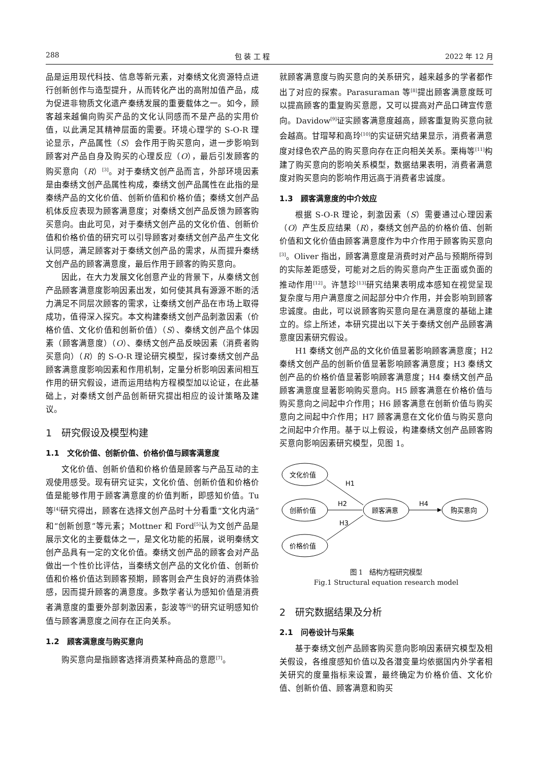288 包 装 工 程 2022 年 12 月
品是运用现代科技、信息等新元素，对秦绣文化资源特点进行创新创作与造型提升，从而转化产出的高附加值产品，成为促进非物质文化遗产秦绣发展的重要载体之一。如今，顾客越来越偏向购买产品的文化认同感而不是产品的实用价值，以此满足其精神层面的需要。环境心理学的 S-O-R 理论显示，产品属性（S）会作用于购买意向，进一步影响到顾客对产品自身及购买的心理反应（O），最后引发顾客的购买意向（R）<sup>[3]</sup>。对于秦绣文创产品而言，外部环境因素是由秦绣文创产品属性构成，秦绣文创产品属性在此指的是秦绣产品的文化价值、创新价值和价格价值；秦绣文创产品机体反应表现为顾客满意度；对秦绣文创产品反馈为顾客购买意向。由此可见，对于秦绣文创产品的文化价值、创新价值和价格价值的研究可以引导顾客对秦绣文创产品产生文化认同感，满足顾客对于秦绣文创产品的需求，从而提升秦绣文创产品的顾客满意度，最后作用于顾客的购买意向。
因此，在大力发展文化创意产业的背景下，从秦绣文创产品顾客满意度影响因素出发，如何使其具有源源不断的活力满足不同层次顾客的需求，让秦绣文创产品在市场上取得成功，值得深入探究。本文构建秦绣文创产品刺激因素（价格价值、文化价值和创新价值）（S）、秦绣文创产品个体因素（顾客满意度）（O）、秦绣文创产品反映因素（消费者购买意向）（R）的 S-O-R 理论研究模型，探讨秦绣文创产品顾客满意度影响因素和作用机制，定量分析影响因素间相互作用的研究假设，进而运用结构方程模型加以论证，在此基础上，对秦绣文创产品创新研究提出相应的设计策略及建议。
1　研究假设及模型构建
1.1　文化价值、创新价值、价格价值与顾客满意度
文化价值、创新价值和价格价值是顾客与产品互动的主观使用感受。现有研究证实，文化价值、创新价值和价格价值是能够作用于顾客满意度的价值判断，即感知价值。Tu 等<sup>[4]</sup>研究得出，顾客在选择文创产品时十分看重“文化内涵”和“创新创意”等元素；Mottner 和 Ford<sup>[5]</sup>认为文创产品是展示文化的主要载体之一，是文化功能的拓展，说明秦绣文创产品具有一定的文化价值。秦绣文创产品的顾客会对产品做出一个性价比评估，当秦绣文创产品的文化价值、创新价值和价格价值达到顾客预期，顾客则会产生良好的消费体验感，因而提升顾客的满意度。多数学者认为感知价值是消费者满意度的重要外部刺激因素，彭波等<sup>[6]</sup>的研究证明感知价值与顾客满意度之间存在正向关系。
1.2　顾客满意度与购买意向
购买意向是指顾客选择消费某种商品的意愿<sup>[7]</sup>。
就顾客满意度与购买意向的关系研究，越来越多的学者都作出了对应的探索。Parasuraman 等<sup>[8]</sup>提出顾客满意度既可以提高顾客的重复购买意愿，又可以提高对产品口碑宣传意向。Davidow<sup>[9]</sup>证实顾客满意度越高，顾客重复购买意向就会越高。甘瑁琴和高玲<sup>[10]</sup>的实证研究结果显示，消费者满意度对绿色农产品的购买意向存在正向相关关系。栗梅等<sup>[11]</sup>构建了购买意向的影响关系模型，数据结果表明，消费者满意度对购买意向的影响作用远高于消费者忠诚度。
1.3　顾客满意度的中介效应
根据 S-O-R 理论，刺激因素（S）需要通过心理因素（O）产生反应结果（R），秦绣文创产品的价格价值、创新价值和文化价值由顾客满意度作为中介作用于顾客购买意向<sup>[3]</sup>。Oliver 指出，顾客满意度是消费时对产品与预期所得到的实际差距感受，可能对之后的购买意向产生正面或负面的推动作用<sup>[12]</sup>。许慧珍<sup>[13]</sup>研究结果表明成本感知在视觉呈现复杂度与用户满意度之间起部分中介作用，并会影响到顾客忠诚度。由此，可以说顾客购买意向是在满意度的基础上建立的。综上所述，本研究提出以下关于秦绣文创产品顾客满意度因素研究假设。
H1 秦绣文创产品的文化价值显著影响顾客满意度；H2 秦绣文创产品的创新价值显著影响顾客满意度；H3 秦绣文创产品的价格价值显著影响顾客满意度；H4 秦绣文创产品顾客满意度显著影响购买意向。H5 顾客满意在价格价值与购买意向之间起中介作用；H6 顾客满意在创新价值与购买意向之间起中介作用；H7 顾客满意在文化价值与购买意向之间起中介作用。基于以上假设，构建秦绣文创产品顾客购买意向影响因素研究模型，见图 1。
文化价值
创新价值
价格价值
顾客满意
购买意向
H1
H2
H3
H4
图 1　结构方程研究模型
Fig.1 Structural equation research model
2　研究数据结果及分析
2.1　问卷设计与采集
基于秦绣文创产品顾客购买意向影响因素研究模型及相关假设，各维度感知价值以及各潜变量均依据国内外学者相关研究的度量指标来设置，最终确定为价格价值、文化价值、创新价值、顾客满意和购买